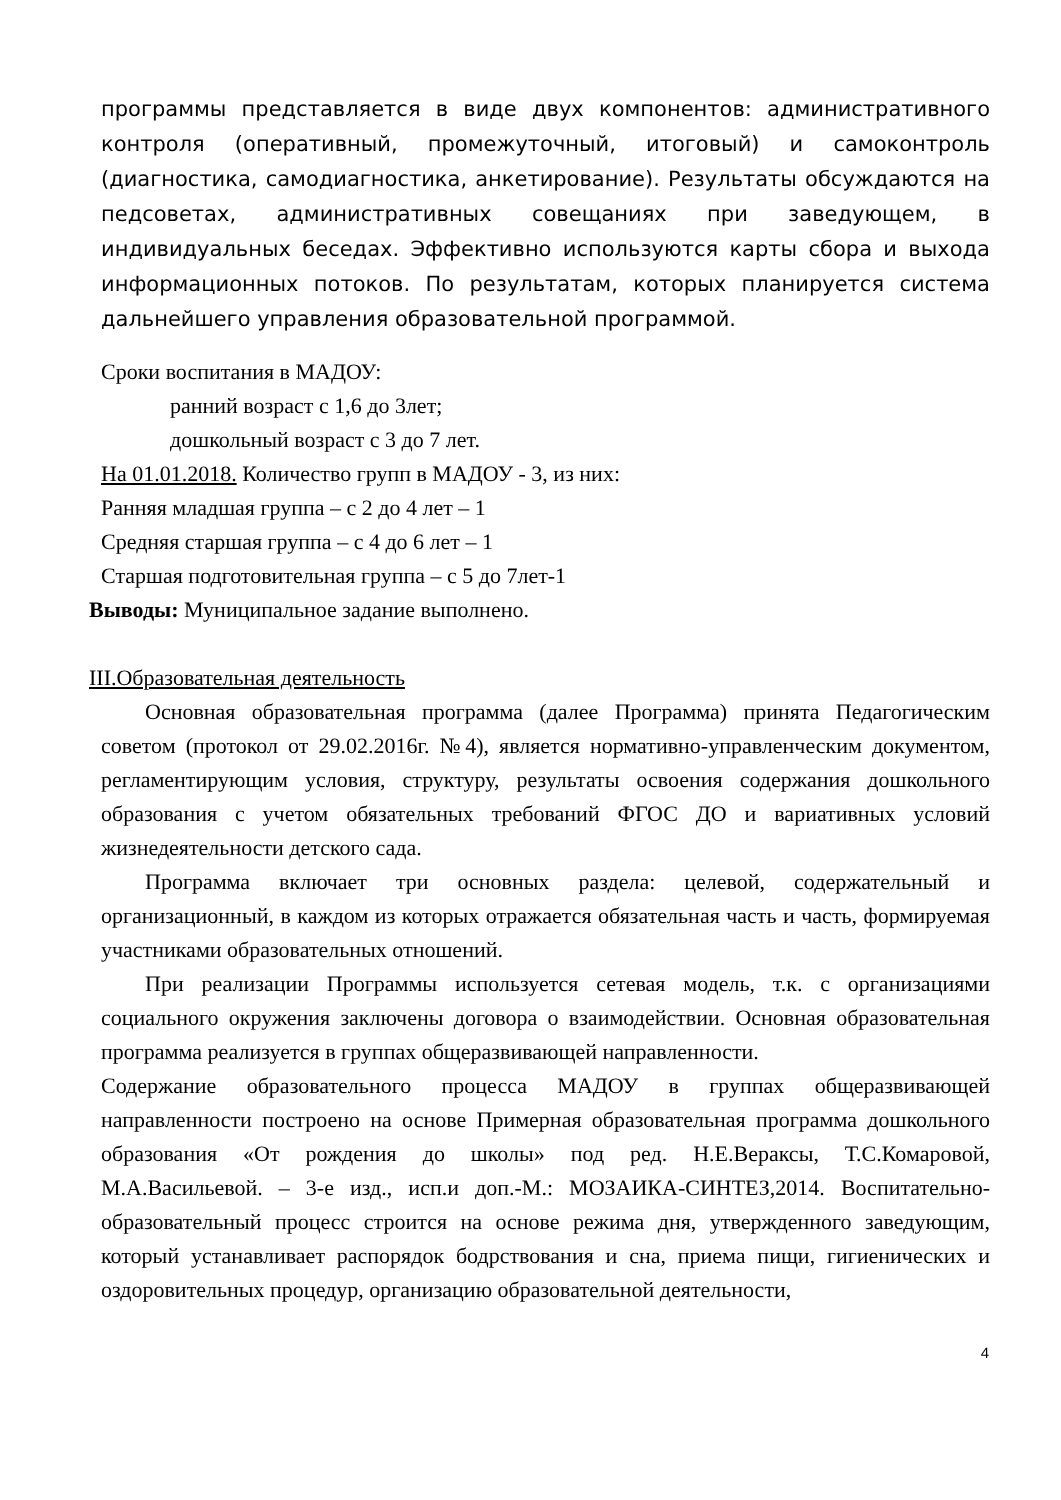программы представляется в виде двух компонентов: административного контроля (оперативный, промежуточный, итоговый) и самоконтроль (диагностика, самодиагностика, анкетирование). Результаты обсуждаются на педсоветах, административных совещаниях при заведующем, в индивидуальных беседах. Эффективно используются карты сбора и выхода информационных потоков. По результатам, которых планируется система дальнейшего управления образовательной программой.
Сроки воспитания в МАДОУ:
ранний возраст с 1,6 до 3лет;
дошкольный возраст с 3 до 7 лет.
На 01.01.2018. Количество групп в МАДОУ - 3, из них:
Ранняя младшая группа – с 2 до 4 лет – 1
Средняя старшая группа – с 4 до 6 лет – 1
Старшая подготовительная группа – с 5 до 7лет-1
Выводы: Муниципальное задание выполнено.
III.Образовательная деятельность
Основная образовательная программа (далее Программа) принята Педагогическим советом (протокол от 29.02.2016г. №4), является нормативно-управленческим документом, регламентирующим условия, структуру, результаты освоения содержания дошкольного образования с учетом обязательных требований ФГОС ДО и вариативных условий жизнедеятельности детского сада.
Программа включает три основных раздела: целевой, содержательный и организационный, в каждом из которых отражается обязательная часть и часть, формируемая участниками образовательных отношений.
При реализации Программы используется сетевая модель, т.к. с организациями социального окружения заключены договора о взаимодействии. Основная образовательная программа реализуется в группах общеразвивающей направленности.
Содержание образовательного процесса МАДОУ в группах общеразвивающей направленности построено на основе Примерная образовательная программа дошкольного образования «От рождения до школы» под ред. Н.Е.Вераксы, Т.С.Комаровой, М.А.Васильевой. – 3-е изд., исп.и доп.-М.: МОЗАИКА-СИНТЕЗ,2014. Воспитательно-образовательный процесс строится на основе режима дня, утвержденного заведующим, который устанавливает распорядок бодрствования и сна, приема пищи, гигиенических и оздоровительных процедур, организацию образовательной деятельности,
4